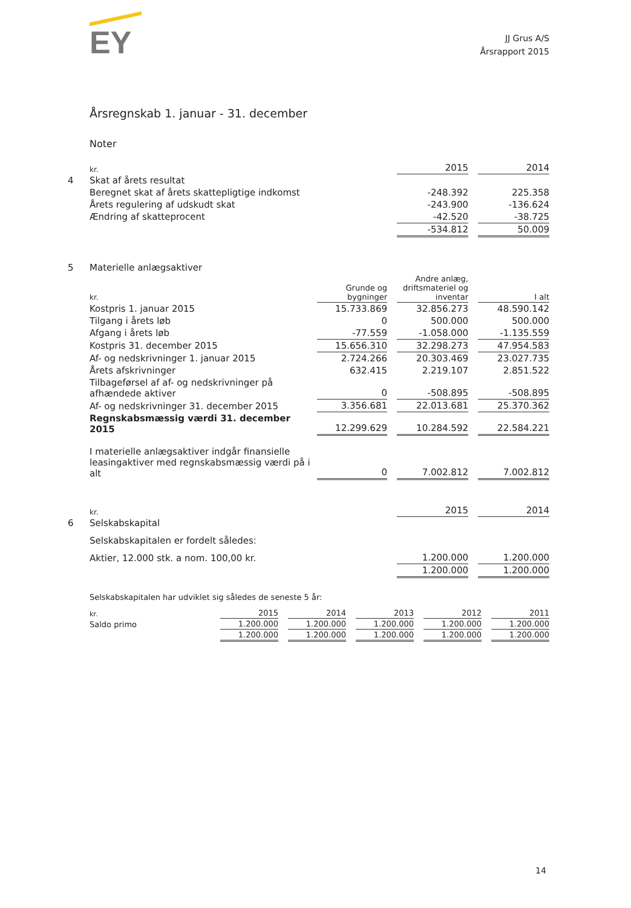EY
JJ Grus A/S
Årsrapport 2015
Årsregnskab 1. januar - 31. december
Noter
| | kr. | 2015 | | 2014 |
| 4 | Skat af årets resultat | | | |
| | Beregnet skat af årets skattepligtige indkomst | -248.392 | | 225.358 |
| | Årets regulering af udskudt skat | -243.900 | | -136.624 |
| | Ændring af skatteprocent | -42.520 | | -38.725 |
| | | -534.812 | | 50.009 |
| 5 | Materielle anlægsaktiver | | | | | |
| | kr. | Grunde og bygninger | | Andre anlæg, driftsmateriel og inventar | | I alt |
| | Kostpris 1. januar 2015 | 15.733.869 | | 32.856.273 | | 48.590.142 |
| | Tilgang i årets løb | 0 | | 500.000 | | 500.000 |
| | Afgang i årets løb | -77.559 | | -1.058.000 | | -1.135.559 |
| | Kostpris 31. december 2015 | 15.656.310 | | 32.298.273 | | 47.954.583 |
| | Af- og nedskrivninger 1. januar 2015 | 2.724.266 | | 20.303.469 | | 23.027.735 |
| | Årets afskrivninger | 632.415 | | 2.219.107 | | 2.851.522 |
| | Tilbageførsel af af- og nedskrivninger på afhændede aktiver | 0 | | -508.895 | | -508.895 |
| | Af- og nedskrivninger 31. december 2015 | 3.356.681 | | 22.013.681 | | 25.370.362 |
| | Regnskabsmæssig værdi 31. december 2015 | 12.299.629 | | 10.284.592 | | 22.584.221 |
| | I materielle anlægsaktiver indgår finansielle leasingaktiver med regnskabsmæssig værdi på i alt | 0 | | 7.002.812 | | 7.002.812 |
| | kr. | 2015 | | 2014 |
| 6 | Selskabskapital | | | |
| | Selskabskapitalen er fordelt således: | | | |
| | Aktier, 12.000 stk. a nom. 100,00 kr. | 1.200.000 | | 1.200.000 |
| | | 1.200.000 | | 1.200.000 |
Selskabskapitalen har udviklet sig således de seneste 5 år:
| | kr. | 2015 | | 2014 | | 2013 | | 2012 | | 2011 |
| | Saldo primo | 1.200.000 | | 1.200.000 | | 1.200.000 | | 1.200.000 | | 1.200.000 |
| | | 1.200.000 | | 1.200.000 | | 1.200.000 | | 1.200.000 | | 1.200.000 |
14